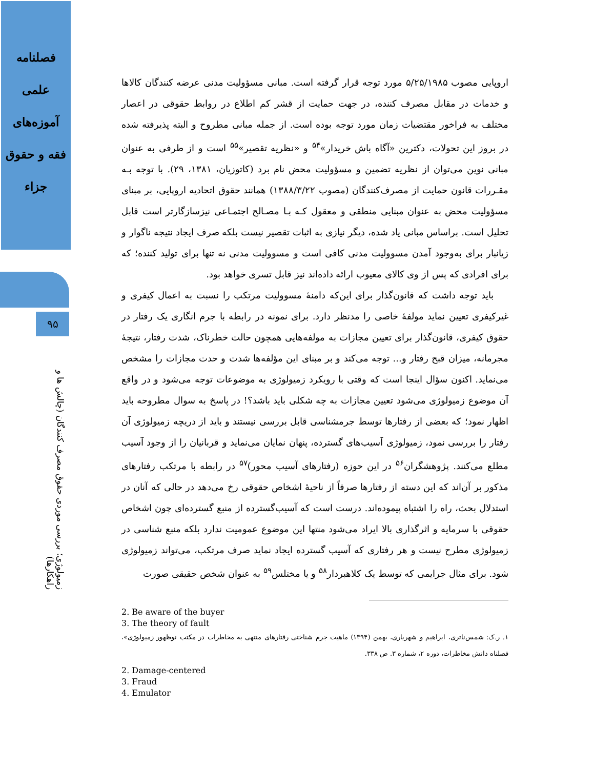فصلنامه
علمی
آموزه‌های
فقه و حقوق
جزاء
۹۵
زمیولوژی؛ بررسی موردی حقوق مصرف کنندگان (چالش ها و راهکارها)
اروپایی مصوب ۵/۲۵/۱۹۸۵ مورد توجه قرار گرفته است. مبانی مسؤولیت مدنی عرضه کنندگان کالاها و خدمات در مقابل مصرف کننده، در جهت حمایت از قشر کم اطلاع در روابط حقوقی در اعصار مختلف به فراخور مقتضیات زمان مورد توجه بوده است. از جمله مبانی مطروح و البته پذیرفته شده در بروز این تحولات، دکترین «آگاه باش خریدار»<sup>۵۴</sup> و «نظریه تقصیر»<sup>۵۵</sup> است و از طرفی به عنوان مبانی نوین می‌توان از نظریه تضمین و مسؤولیت محض نام برد (کاتوزیان، ۱۳۸۱، ۲۹). با توجه بـه مقـررات قانون حمایت از مصرف‌کنندگان (مصوب ۱۳۸۸/۳/۲۲) همانند حقوق اتحادیه اروپایی، بر مبنای مسؤولیت محض به عنوان مبنایی منطقی و معقول کـه بـا مصـالح اجتمـاعی نیزسازگارتر است قابل تحلیل است. براساس مبانی یاد شده، دیگر نیازی به اثبات تقصیر نیست بلکه صرف ایجاد نتیجه ناگوار و زیانبار برای به‌وجود آمدن مسوولیت مدنی کافی است و مسوولیت مدنی نه تنها برای تولید کننده؛ که برای افرادی که پس از وی کالای معیوب ارائه داده‌اند نیز قابل تسری خواهد بود.
باید توجه داشت که قانون‌گذار برای این‌که دامنهٔ مسوولیت مرتکب را نسبت به اعمال کیفری و غیرکیفری تعیین نماید مولفهٔ خاصی را مدنظر دارد. برای نمونه در رابطه با جرم انگاری یک رفتار در حقوق کیفری، قانون‌گذار برای تعیین مجازات به مولفه‌هایی همچون حالت خطرناک، شدت رفتار، نتیجهٔ مجرمانه، میزان قبح رفتار و... توجه می‌کند و بر مبنای این مؤلفه‌ها شدت و حدت مجازات را مشخص می‌نماید. اکنون سؤال اینجا است که وقتی با رویکرد زمیولوژی به موضوعات توجه می‌شود و در واقع آن موضوع زمیولوژی می‌شود تعیین مجازات به چه شکلی باید باشد؟! در پاسخ به سوال مطروحه باید اظهار نمود؛ که بعضی از رفتارها توسط جرمشناسی قابل بررسی نیستند و باید از دریچه زمیولوژی آن رفتار را بررسی نمود، زمیولوژی آسیب‌های گسترده، پنهان نمایان می‌نماید و قربانیان را از وجود آسیب مطلع می‌کنند. پژوهشگران<sup>۵۶</sup> در این حوزه (رفتارهای آسیب محور)<sup>۵۷</sup> در رابطه با مرتکب رفتارهای مذکور بر آن‌اند که این دسته از رفتارها صرفاً از ناحیهٔ اشخاص حقوقی رخ می‌دهد در حالی که آنان در استدلال بحث، راه را اشتباه پیموده‌اند. درست است که آسیب‌گسترده از منبع گسترده‌ای چون اشخاص حقوقی با سرمایه و اثرگذاری بالا ایراد می‌شود منتها این موضوع عمومیت ندارد بلکه منبع شناسی در زمیولوژی مطرح نیست و هر رفتاری که آسیب گسترده ایجاد نماید صرف مرتکب، می‌تواند زمیولوژی شود. برای مثال جرایمی که توسط یک کلاهبردار<sup>۵۸</sup> و یا مختلس<sup>۵۹</sup> به عنوان شخص حقیقی صورت
2. Be aware of the buyer
3. The theory of fault
۱. ر.ک: شمس‌ناتری، ابراهیم و شهریاری، بهمن (۱۳۹۴) ماهیت جرم شناختی رفتارهای منتهی به مخاطرات در مکتب نوظهور زمیولوژی»، فصلناه دانش مخاطرات، دوره ۲، شماره ۳. ص ۳۳۸.
2. Damage-centered
3. Fraud
4. Emulator